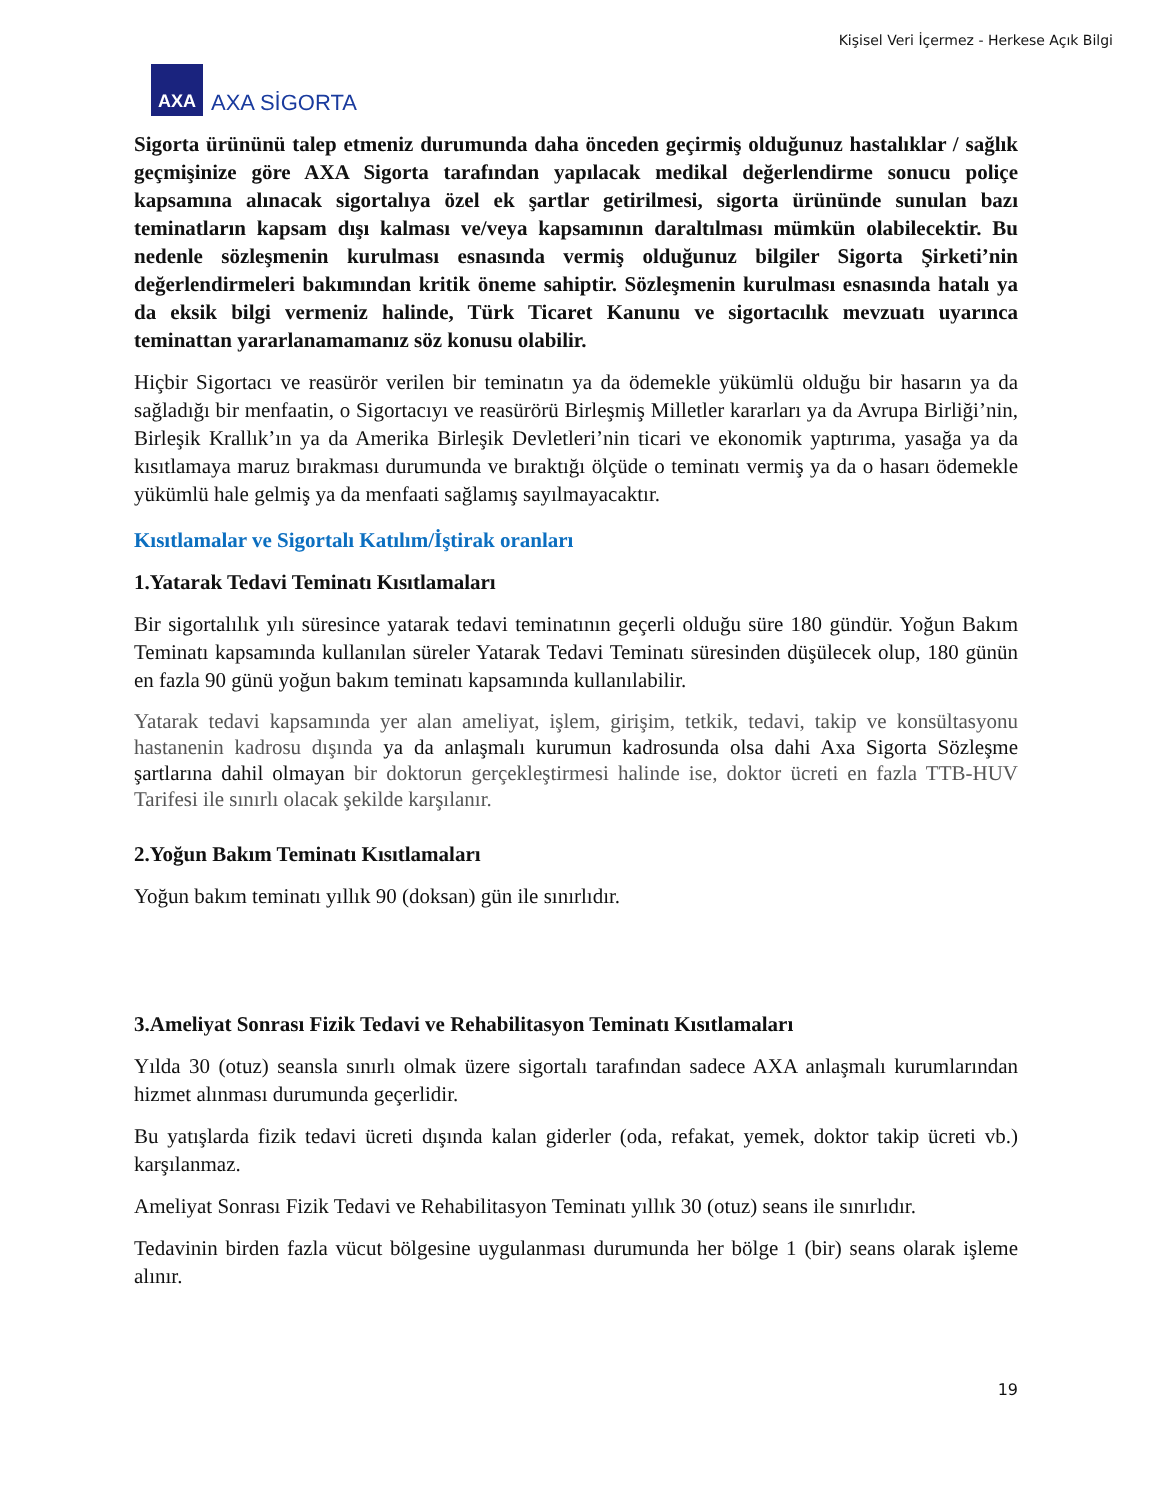Kişisel Veri İçermez - Herkese Açık Bilgi
AXA
AXA SİGORTA
Sigorta ürününü talep etmeniz durumunda daha önceden geçirmiş olduğunuz hastalıklar / sağlık geçmişinize göre AXA Sigorta tarafından yapılacak medikal değerlendirme sonucu poliçe kapsamına alınacak sigortalıya özel ek şartlar getirilmesi, sigorta ürününde sunulan bazı teminatların kapsam dışı kalması ve/veya kapsamının daraltılması mümkün olabilecektir. Bu nedenle sözleşmenin kurulması esnasında vermiş olduğunuz bilgiler Sigorta Şirketi’nin değerlendirmeleri bakımından kritik öneme sahiptir. Sözleşmenin kurulması esnasında hatalı ya da eksik bilgi vermeniz halinde, Türk Ticaret Kanunu ve sigortacılık mevzuatı uyarınca teminattan yararlanamamanız söz konusu olabilir.
Hiçbir Sigortacı ve reasürör verilen bir teminatın ya da ödemekle yükümlü olduğu bir hasarın ya da sağladığı bir menfaatin, o Sigortacıyı ve reasürörü Birleşmiş Milletler kararları ya da Avrupa Birliği’nin, Birleşik Krallık’ın ya da Amerika Birleşik Devletleri’nin ticari ve ekonomik yaptırıma, yasağa ya da kısıtlamaya maruz bırakması durumunda ve bıraktığı ölçüde o teminatı vermiş ya da o hasarı ödemekle yükümlü hale gelmiş ya da menfaati sağlamış sayılmayacaktır.
Kısıtlamalar ve Sigortalı Katılım/İştirak oranları
1.Yatarak Tedavi Teminatı Kısıtlamaları
Bir sigortalılık yılı süresince yatarak tedavi teminatının geçerli olduğu süre 180 gündür. Yoğun Bakım Teminatı kapsamında kullanılan süreler Yatarak Tedavi Teminatı süresinden düşülecek olup, 180 günün en fazla 90 günü yoğun bakım teminatı kapsamında kullanılabilir.
Yatarak tedavi kapsamında yer alan ameliyat, işlem, girişim, tetkik, tedavi, takip ve konsültasyonu hastanenin kadrosu dışında ya da anlaşmalı kurumun kadrosunda olsa dahi Axa Sigorta Sözleşme şartlarına dahil olmayan bir doktorun gerçekleştirmesi halinde ise, doktor ücreti en fazla TTB-HUV Tarifesi ile sınırlı olacak şekilde karşılanır.
2.Yoğun Bakım Teminatı Kısıtlamaları
Yoğun bakım teminatı yıllık 90 (doksan) gün ile sınırlıdır.
3.Ameliyat Sonrası Fizik Tedavi ve Rehabilitasyon Teminatı Kısıtlamaları
Yılda 30 (otuz) seansla sınırlı olmak üzere sigortalı tarafından sadece AXA anlaşmalı kurumlarından hizmet alınması durumunda geçerlidir.
Bu yatışlarda fizik tedavi ücreti dışında kalan giderler (oda, refakat, yemek, doktor takip ücreti vb.) karşılanmaz.
Ameliyat Sonrası Fizik Tedavi ve Rehabilitasyon Teminatı yıllık 30 (otuz) seans ile sınırlıdır.
Tedavinin birden fazla vücut bölgesine uygulanması durumunda her bölge 1 (bir) seans olarak işleme alınır.
19